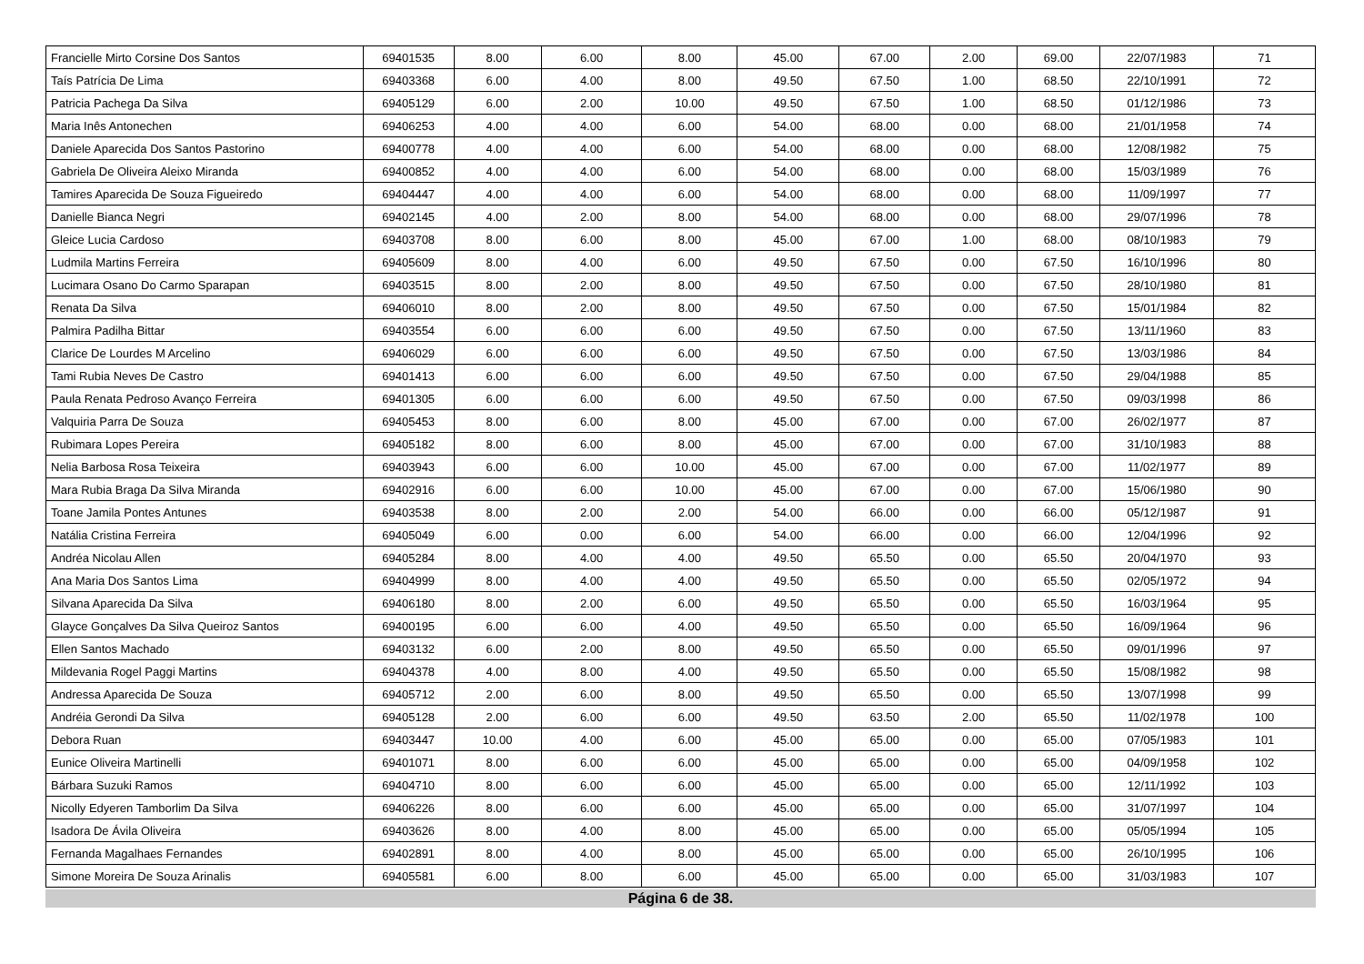| Francielle Mirto Corsine Dos Santos | 69401535 | 8.00 | 6.00 | 8.00 | 45.00 | 67.00 | 2.00 | 69.00 | 22/07/1983 | 71 |
| Taís Patrícia De Lima | 69403368 | 6.00 | 4.00 | 8.00 | 49.50 | 67.50 | 1.00 | 68.50 | 22/10/1991 | 72 |
| Patricia Pachega Da Silva | 69405129 | 6.00 | 2.00 | 10.00 | 49.50 | 67.50 | 1.00 | 68.50 | 01/12/1986 | 73 |
| Maria Inês Antonechen | 69406253 | 4.00 | 4.00 | 6.00 | 54.00 | 68.00 | 0.00 | 68.00 | 21/01/1958 | 74 |
| Daniele Aparecida Dos Santos Pastorino | 69400778 | 4.00 | 4.00 | 6.00 | 54.00 | 68.00 | 0.00 | 68.00 | 12/08/1982 | 75 |
| Gabriela De Oliveira Aleixo Miranda | 69400852 | 4.00 | 4.00 | 6.00 | 54.00 | 68.00 | 0.00 | 68.00 | 15/03/1989 | 76 |
| Tamires Aparecida De Souza Figueiredo | 69404447 | 4.00 | 4.00 | 6.00 | 54.00 | 68.00 | 0.00 | 68.00 | 11/09/1997 | 77 |
| Danielle Bianca Negri | 69402145 | 4.00 | 2.00 | 8.00 | 54.00 | 68.00 | 0.00 | 68.00 | 29/07/1996 | 78 |
| Gleice Lucia Cardoso | 69403708 | 8.00 | 6.00 | 8.00 | 45.00 | 67.00 | 1.00 | 68.00 | 08/10/1983 | 79 |
| Ludmila Martins Ferreira | 69405609 | 8.00 | 4.00 | 6.00 | 49.50 | 67.50 | 0.00 | 67.50 | 16/10/1996 | 80 |
| Lucimara Osano Do Carmo Sparapan | 69403515 | 8.00 | 2.00 | 8.00 | 49.50 | 67.50 | 0.00 | 67.50 | 28/10/1980 | 81 |
| Renata Da Silva | 69406010 | 8.00 | 2.00 | 8.00 | 49.50 | 67.50 | 0.00 | 67.50 | 15/01/1984 | 82 |
| Palmira Padilha Bittar | 69403554 | 6.00 | 6.00 | 6.00 | 49.50 | 67.50 | 0.00 | 67.50 | 13/11/1960 | 83 |
| Clarice De Lourdes M Arcelino | 69406029 | 6.00 | 6.00 | 6.00 | 49.50 | 67.50 | 0.00 | 67.50 | 13/03/1986 | 84 |
| Tami Rubia Neves De Castro | 69401413 | 6.00 | 6.00 | 6.00 | 49.50 | 67.50 | 0.00 | 67.50 | 29/04/1988 | 85 |
| Paula Renata Pedroso Avanço Ferreira | 69401305 | 6.00 | 6.00 | 6.00 | 49.50 | 67.50 | 0.00 | 67.50 | 09/03/1998 | 86 |
| Valquiria Parra De Souza | 69405453 | 8.00 | 6.00 | 8.00 | 45.00 | 67.00 | 0.00 | 67.00 | 26/02/1977 | 87 |
| Rubimara Lopes Pereira | 69405182 | 8.00 | 6.00 | 8.00 | 45.00 | 67.00 | 0.00 | 67.00 | 31/10/1983 | 88 |
| Nelia Barbosa Rosa Teixeira | 69403943 | 6.00 | 6.00 | 10.00 | 45.00 | 67.00 | 0.00 | 67.00 | 11/02/1977 | 89 |
| Mara Rubia Braga Da Silva Miranda | 69402916 | 6.00 | 6.00 | 10.00 | 45.00 | 67.00 | 0.00 | 67.00 | 15/06/1980 | 90 |
| Toane Jamila Pontes Antunes | 69403538 | 8.00 | 2.00 | 2.00 | 54.00 | 66.00 | 0.00 | 66.00 | 05/12/1987 | 91 |
| Natália Cristina Ferreira | 69405049 | 6.00 | 0.00 | 6.00 | 54.00 | 66.00 | 0.00 | 66.00 | 12/04/1996 | 92 |
| Andréa Nicolau Allen | 69405284 | 8.00 | 4.00 | 4.00 | 49.50 | 65.50 | 0.00 | 65.50 | 20/04/1970 | 93 |
| Ana Maria Dos Santos Lima | 69404999 | 8.00 | 4.00 | 4.00 | 49.50 | 65.50 | 0.00 | 65.50 | 02/05/1972 | 94 |
| Silvana Aparecida Da Silva | 69406180 | 8.00 | 2.00 | 6.00 | 49.50 | 65.50 | 0.00 | 65.50 | 16/03/1964 | 95 |
| Glayce Gonçalves Da Silva Queiroz Santos | 69400195 | 6.00 | 6.00 | 4.00 | 49.50 | 65.50 | 0.00 | 65.50 | 16/09/1964 | 96 |
| Ellen Santos Machado | 69403132 | 6.00 | 2.00 | 8.00 | 49.50 | 65.50 | 0.00 | 65.50 | 09/01/1996 | 97 |
| Mildevania Rogel Paggi Martins | 69404378 | 4.00 | 8.00 | 4.00 | 49.50 | 65.50 | 0.00 | 65.50 | 15/08/1982 | 98 |
| Andressa Aparecida De Souza | 69405712 | 2.00 | 6.00 | 8.00 | 49.50 | 65.50 | 0.00 | 65.50 | 13/07/1998 | 99 |
| Andréia Gerondi Da Silva | 69405128 | 2.00 | 6.00 | 6.00 | 49.50 | 63.50 | 2.00 | 65.50 | 11/02/1978 | 100 |
| Debora Ruan | 69403447 | 10.00 | 4.00 | 6.00 | 45.00 | 65.00 | 0.00 | 65.00 | 07/05/1983 | 101 |
| Eunice Oliveira Martinelli | 69401071 | 8.00 | 6.00 | 6.00 | 45.00 | 65.00 | 0.00 | 65.00 | 04/09/1958 | 102 |
| Bárbara Suzuki Ramos | 69404710 | 8.00 | 6.00 | 6.00 | 45.00 | 65.00 | 0.00 | 65.00 | 12/11/1992 | 103 |
| Nicolly Edyeren Tamborlim Da Silva | 69406226 | 8.00 | 6.00 | 6.00 | 45.00 | 65.00 | 0.00 | 65.00 | 31/07/1997 | 104 |
| Isadora De Ávila Oliveira | 69403626 | 8.00 | 4.00 | 8.00 | 45.00 | 65.00 | 0.00 | 65.00 | 05/05/1994 | 105 |
| Fernanda Magalhaes Fernandes | 69402891 | 8.00 | 4.00 | 8.00 | 45.00 | 65.00 | 0.00 | 65.00 | 26/10/1995 | 106 |
| Simone Moreira De Souza Arinalis | 69405581 | 6.00 | 8.00 | 6.00 | 45.00 | 65.00 | 0.00 | 65.00 | 31/03/1983 | 107 |
Página 6 de 38.